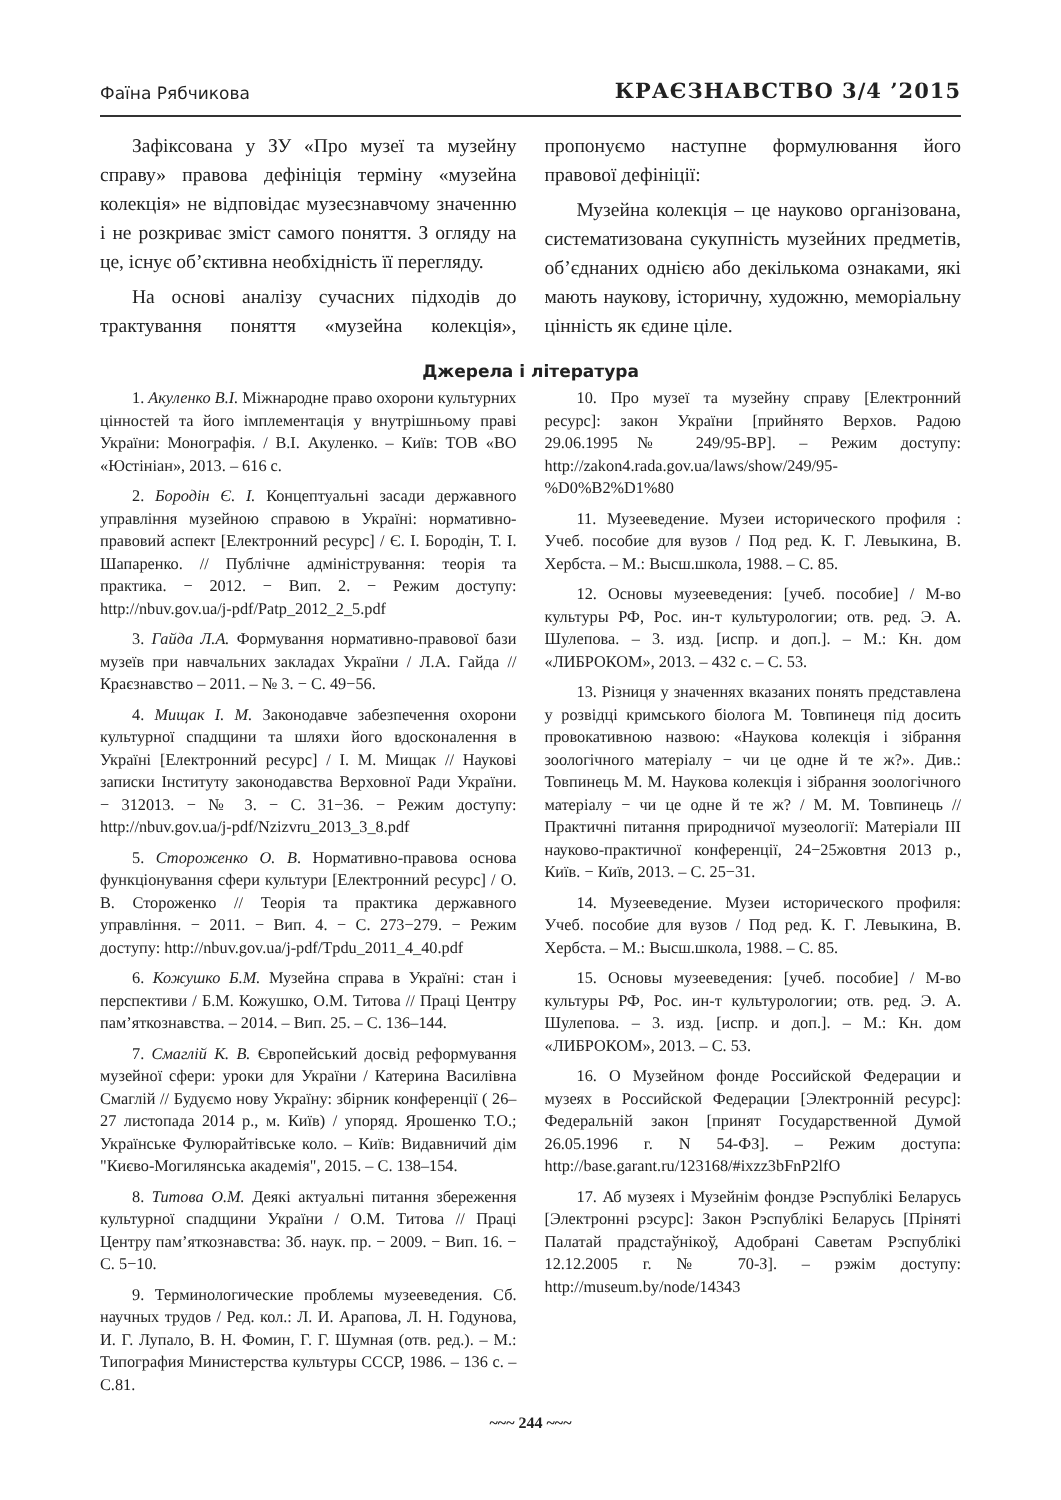Фаїна Рябчикова КРАЄЗНАВСТВО 3/4 ’2015
Зафіксована у ЗУ «Про музеї та музейну справу» правова дефініція терміну «музейна колекція» не відповідає музеєзнавчому значенню і не розкриває зміст самого поняття. З огляду на це, існує об’єктивна необхідність її перегляду.
На основі аналізу сучасних підходів до трактування поняття «музейна колекція», пропонуємо наступне формулювання його правової дефініції:
Музейна колекція – це науково організована, систематизована сукупність музейних предметів, об’єднаних однією або декількома ознаками, які мають наукову, історичну, художню, меморіальну цінність як єдине ціле.
Джерела і література
1. Акуленко В.І. Міжнародне право охорони культурних цінностей та його імплементація у внутрішньому праві України: Монографія. / В.І. Акуленко. – Київ: ТОВ «ВО «Юстініан», 2013. – 616 с.
2. Бородін Є. І. Концептуальні засади державного управління музейною справою в Україні: нормативно-правовий аспект [Електронний ресурс] / Є. І. Бородін, Т. І. Шапаренко. // Публічне адміністрування: теорія та практика. − 2012. − Вип. 2. − Режим доступу: http://nbuv.gov.ua/j-pdf/Patp_2012_2_5.pdf
3. Гайда Л.А. Формування нормативно-правової бази музеїв при навчальних закладах України / Л.А. Гайда // Краєзнавство – 2011. – № 3. − С. 49−56.
4. Мищак І. М. Законодавче забезпечення охорони культурної спадщини та шляхи його вдосконалення в Україні [Електронний ресурс] / І. М. Мищак // Наукові записки Інституту законодавства Верховної Ради України. − 312013. − № 3. − С. 31−36. − Режим доступу: http://nbuv.gov.ua/j-pdf/Nzizvru_2013_3_8.pdf
5. Стороженко О. В. Нормативно-правова основа функціонування сфери культури [Електронний ресурс] / О. В. Стороженко // Теорія та практика державного управління. − 2011. − Вип. 4. − С. 273−279. − Режим доступу: http://nbuv.gov.ua/j-pdf/Tpdu_2011_4_40.pdf
6. Кожушко Б.М. Музейна справа в Україні: стан і перспективи / Б.М. Кожушко, О.М. Титова // Праці Центру пам’яткознавства. – 2014. – Вип. 25. – С. 136–144.
7. Смаглій К. В. Європейський досвід реформування музейної сфери: уроки для України / Катерина Василівна Смаглій // Будуємо нову Україну: збірник конференції ( 26–27 листопада 2014 р., м. Київ) / упоряд. Ярошенко Т.О.; Українське Фулюрайтівське коло. – Київ: Видавничий дім "Києво-Могилянська академія", 2015. – С. 138–154.
8. Титова О.М. Деякі актуальні питання збереження культурної спадщини України / О.М. Титова // Праці Центру пам’яткознавства: Зб. наук. пр. − 2009. − Вип. 16. − С. 5−10.
9. Терминологические проблемы музееведения. Сб. научных трудов / Ред. кол.: Л. И. Арапова, Л. Н. Годунова, И. Г. Лупало, В. Н. Фомин, Г. Г. Шумная (отв. ред.). – М.: Типография Министерства культуры СССР, 1986. – 136 с. – С.81.
10. Про музеї та музейну справу [Електронний ресурс]: закон України [прийнято Верхов. Радою 29.06.1995№ 249/95-ВР]. – Режим доступу: http://zakon4.rada.gov.ua/laws/show/249/95-%D0%B2%D1%80
11. Музееведение. Музеи исторического профиля : Учеб. пособие для вузов / Под ред. К. Г. Левыкина, В. Хербста. – М.: Высш.школа, 1988. – С. 85.
12. Основы музееведения: [учеб. пособие] / М-во культуры РФ, Рос. ин-т культурологии; отв. ред. Э. А. Шулепова. – 3. изд. [испр. и доп.]. – М.: Кн. дом «ЛИБРОКОМ», 2013. – 432 с. – С. 53.
13. Різниця у значеннях вказаних понять представлена у розвідці кримського біолога М. Товпинеця під досить провокативною назвою: «Наукова колекція і зібрання зоологічного матеріалу − чи це одне й те ж?». Див.: Товпинець М. М. Наукова колекція і зібрання зоологічного матеріалу − чи це одне й те ж? / М. М. Товпинець // Практичні питання природничої музеології: Матеріали ІІІ науково-практичної конференції, 24−25жовтня 2013 р., Київ. − Київ, 2013. – С. 25−31.
14. Музееведение. Музеи исторического профиля: Учеб. пособие для вузов / Под ред. К. Г. Левыкина, В. Хербста. – М.: Высш.школа, 1988. – С. 85.
15. Основы музееведения: [учеб. пособие] / М-во культуры РФ, Рос. ин-т культурологии; отв. ред. Э. А. Шулепова. – 3. изд. [испр. и доп.]. – М.: Кн. дом «ЛИБРОКОМ», 2013. – С. 53.
16. О Музейном фонде Российской Федерации и музеях в Российской Федерации [Электронній ресурс]: Федеральній закон [принят Государственной Думой 26.05.1996 г. N 54-ФЗ]. – Режим доступа: http://base.garant.ru/123168/#ixzz3bFnP2lfO
17. Аб музеях і Музейнім фондзе Рэспублікі Беларусь [Электронні рэсурс]: Закон Рэспублікі Беларусь [Пріняті Палатай прадстаўнікоў, Адобрані Саветам Рэспублікі 12.12.2005 г. № 70-З]. – рэжім доступу: http://museum.by/node/14343
~~~ 244 ~~~